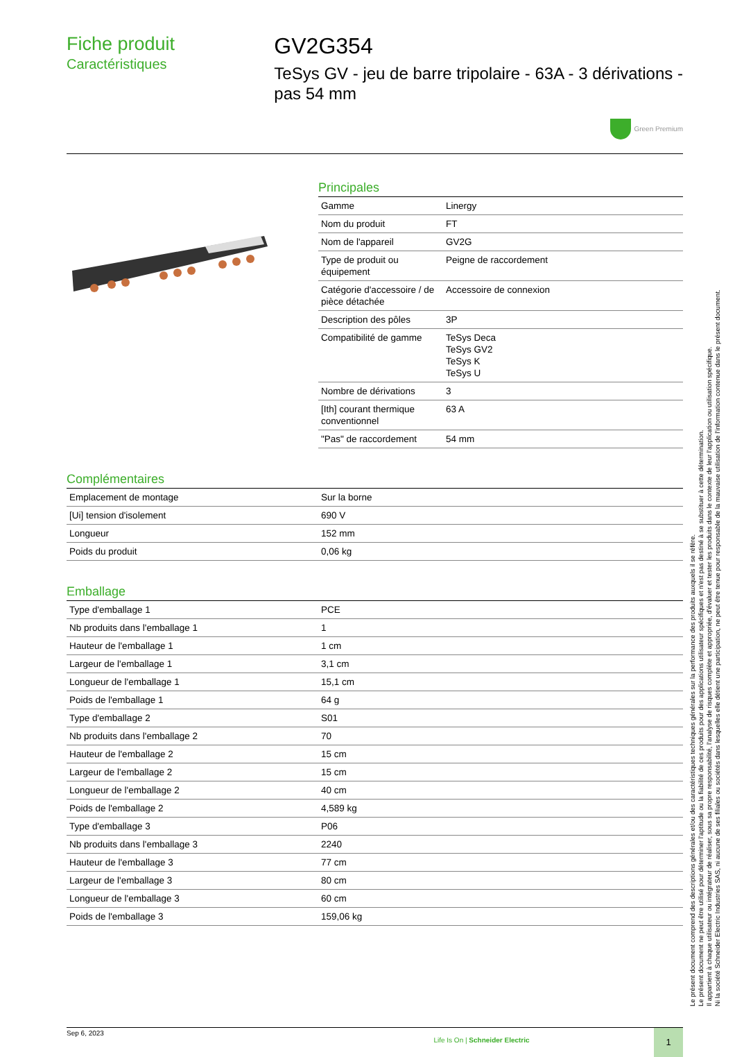Fiche produit
Caractéristiques
GV2G354
TeSys GV - jeu de barre tripolaire - 63A - 3 dérivations - pas 54 mm
Green Premium
Principales
| Gamme | Linergy |
| Nom du produit | FT |
| Nom de l'appareil | GV2G |
| Type de produit ou équipement | Peigne de raccordement |
| Catégorie d'accessoire / de pièce détachée | Accessoire de connexion |
| Description des pôles | 3P |
| Compatibilité de gamme | TeSys Deca TeSys GV2 TeSys K TeSys U |
| Nombre de dérivations | 3 |
| [Ith] courant thermique conventionnel | 63 A |
| "Pas" de raccordement | 54 mm |
Complémentaires
| Emplacement de montage | Sur la borne |
| [Ui] tension d'isolement | 690 V |
| Longueur | 152 mm |
| Poids du produit | 0,06 kg |
Emballage
| Type d'emballage 1 | PCE |
| Nb produits dans l'emballage 1 | 1 |
| Hauteur de l'emballage 1 | 1 cm |
| Largeur de l'emballage 1 | 3,1 cm |
| Longueur de l'emballage 1 | 15,1 cm |
| Poids de l'emballage 1 | 64 g |
| Type d'emballage 2 | S01 |
| Nb produits dans l'emballage 2 | 70 |
| Hauteur de l'emballage 2 | 15 cm |
| Largeur de l'emballage 2 | 15 cm |
| Longueur de l'emballage 2 | 40 cm |
| Poids de l'emballage 2 | 4,589 kg |
| Type d'emballage 3 | P06 |
| Nb produits dans l'emballage 3 | 2240 |
| Hauteur de l'emballage 3 | 77 cm |
| Largeur de l'emballage 3 | 80 cm |
| Longueur de l'emballage 3 | 60 cm |
| Poids de l'emballage 3 | 159,06 kg |
Sep 6, 2023
Life Is On | Schneider Electric
1
Le présent document comprend des descriptions générales et/ou des caractéristiques techniques générales sur la performance des produits auxquels il se réfère.
Le présent document ne peut être utilisé pour déterminer l'aptitude ou la fiabilité de ces produits pour des applications utilisateur spécifiques et n'est pas destiné à se substituer à cette détermination.
Il appartient à chaque utilisateur ou intégrateur de réaliser, sous sa propre responsabilité, l'analyse de risques complète et appropriée, d'évaluer et tester les produits dans le contexte de leur l'application ou utilisation spécifique.
Ni la société Schneider Electric Industries SAS, ni aucune de ses filiales ou sociétés dans lesquelles elle détient une participation, ne peut être tenue pour responsable de la mauvaise utilisation de l'information contenue dans le présent document.